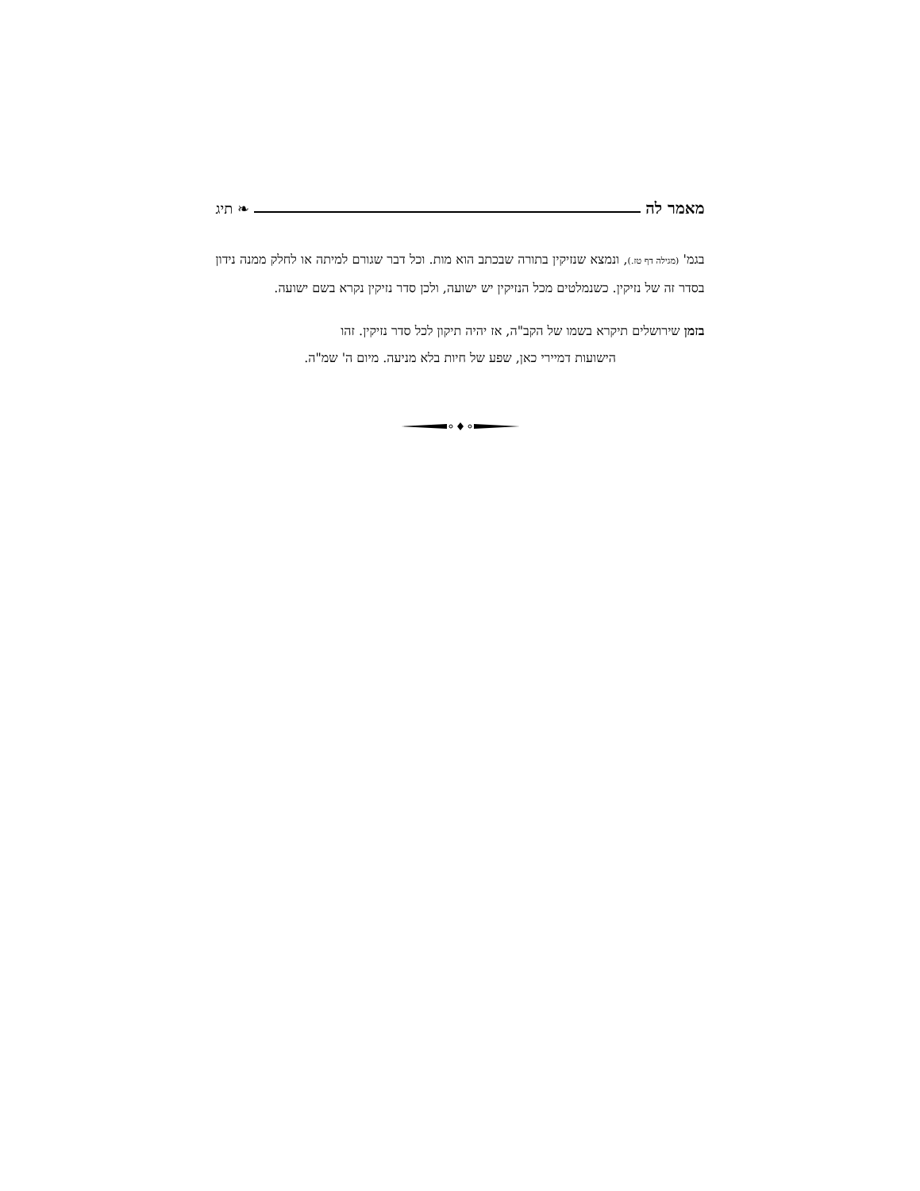מאמר לה
❧ תיג
בגמ' (מגילה דף טז.), ונמצא שנזיקין בתורה שבכתב הוא מות. וכל דבר שגורם למיתה או לחלק ממנה נידון בסדר זה של נזיקין. כשנמלטים מכל הנזיקין יש ישועה, ולכן סדר נזיקין נקרא בשם ישועה.
בזמן שירושלים תיקרא בשמו של הקב"ה, אז יהיה תיקון לכל סדר נזיקין. זהו
הישועות דמיירי כאן, שפע של חיות בלא מניעה. מיום ה' שמ"ה.